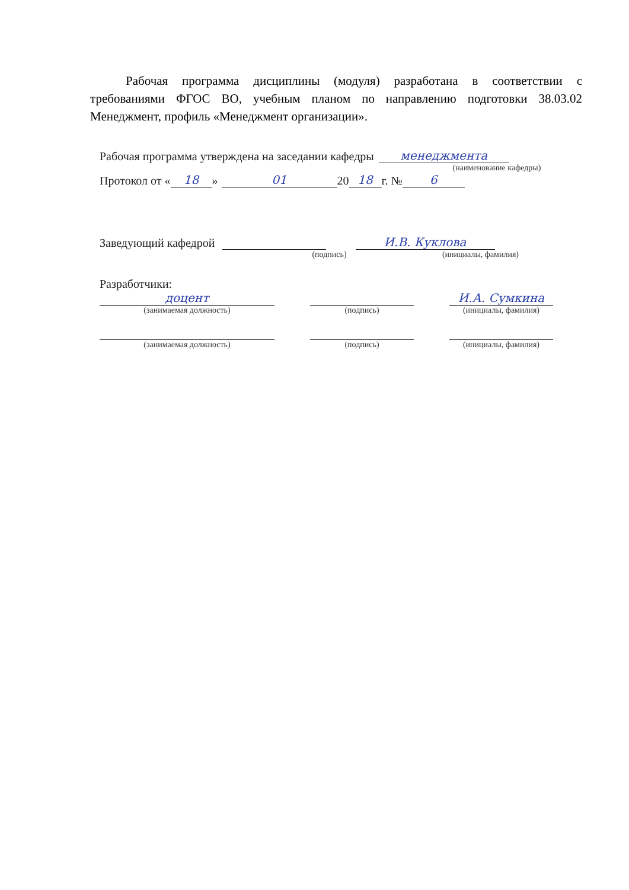Рабочая программа дисциплины (модуля) разработана в соответствии с требованиями ФГОС ВО, учебным планом по направлению подготовки 38.03.02 Менеджмент, профиль «Менеджмент организации».
Рабочая программа утверждена на заседании кафедры менеджмента
(наименование кафедры)
Протокол от « 18 » 01 20 18 г. № 6
Заведующий кафедрой И.В. Куклова
(подпись) (инициалы, фамилия)
Разработчики:
доцент И.А. Сумкина
(занимаемая должность) (подпись) (инициалы, фамилия)
(занимаемая должность) (подпись) (инициалы, фамилия)